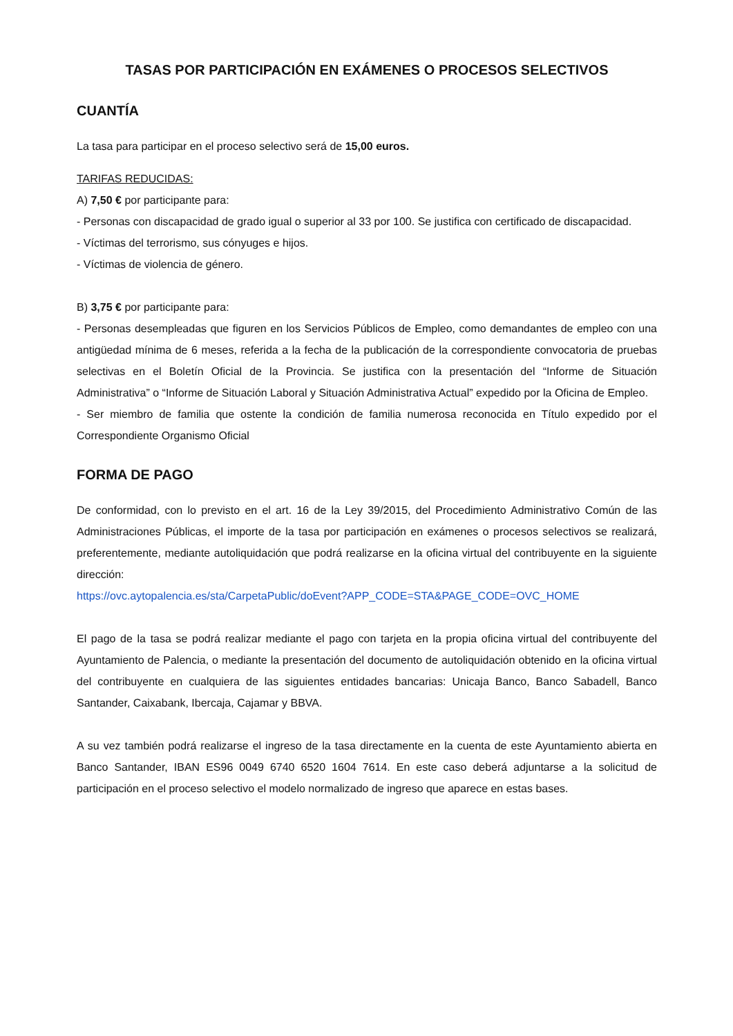TASAS POR PARTICIPACIÓN EN EXÁMENES O PROCESOS SELECTIVOS
CUANTÍA
La tasa para participar en el proceso selectivo será de 15,00 euros.
TARIFAS REDUCIDAS:
A) 7,50 € por participante para:
- Personas con discapacidad de grado igual o superior al 33 por 100. Se justifica con certificado de discapacidad.
- Víctimas del terrorismo, sus cónyuges e hijos.
- Víctimas de violencia de género.
B) 3,75 € por participante para:
- Personas desempleadas que figuren en los Servicios Públicos de Empleo, como demandantes de empleo con una antigüedad mínima de 6 meses, referida a la fecha de la publicación de la correspondiente convocatoria de pruebas selectivas en el Boletín Oficial de la Provincia. Se justifica con la presentación del “Informe de Situación Administrativa” o “Informe de Situación Laboral y Situación Administrativa Actual” expedido por la Oficina de Empleo.
- Ser miembro de familia que ostente la condición de familia numerosa reconocida en Título expedido por el Correspondiente Organismo Oficial
FORMA DE PAGO
De conformidad, con lo previsto en el art. 16 de la Ley 39/2015, del Procedimiento Administrativo Común de las Administraciones Públicas, el importe de la tasa por participación en exámenes o procesos selectivos se realizará, preferentemente, mediante autoliquidación que podrá realizarse en la oficina virtual del contribuyente en la siguiente dirección:
https://ovc.aytopalencia.es/sta/CarpetaPublic/doEvent?APP_CODE=STA&PAGE_CODE=OVC_HOME
El pago de la tasa se podrá realizar mediante el pago con tarjeta en la propia oficina virtual del contribuyente del Ayuntamiento de Palencia, o mediante la presentación del documento de autoliquidación obtenido en la oficina virtual del contribuyente en cualquiera de las siguientes entidades bancarias: Unicaja Banco, Banco Sabadell, Banco Santander, Caixabank, Ibercaja, Cajamar y BBVA.
A su vez también podrá realizarse el ingreso de la tasa directamente en la cuenta de este Ayuntamiento abierta en Banco Santander, IBAN ES96 0049 6740 6520 1604 7614. En este caso deberá adjuntarse a la solicitud de participación en el proceso selectivo el modelo normalizado de ingreso que aparece en estas bases.